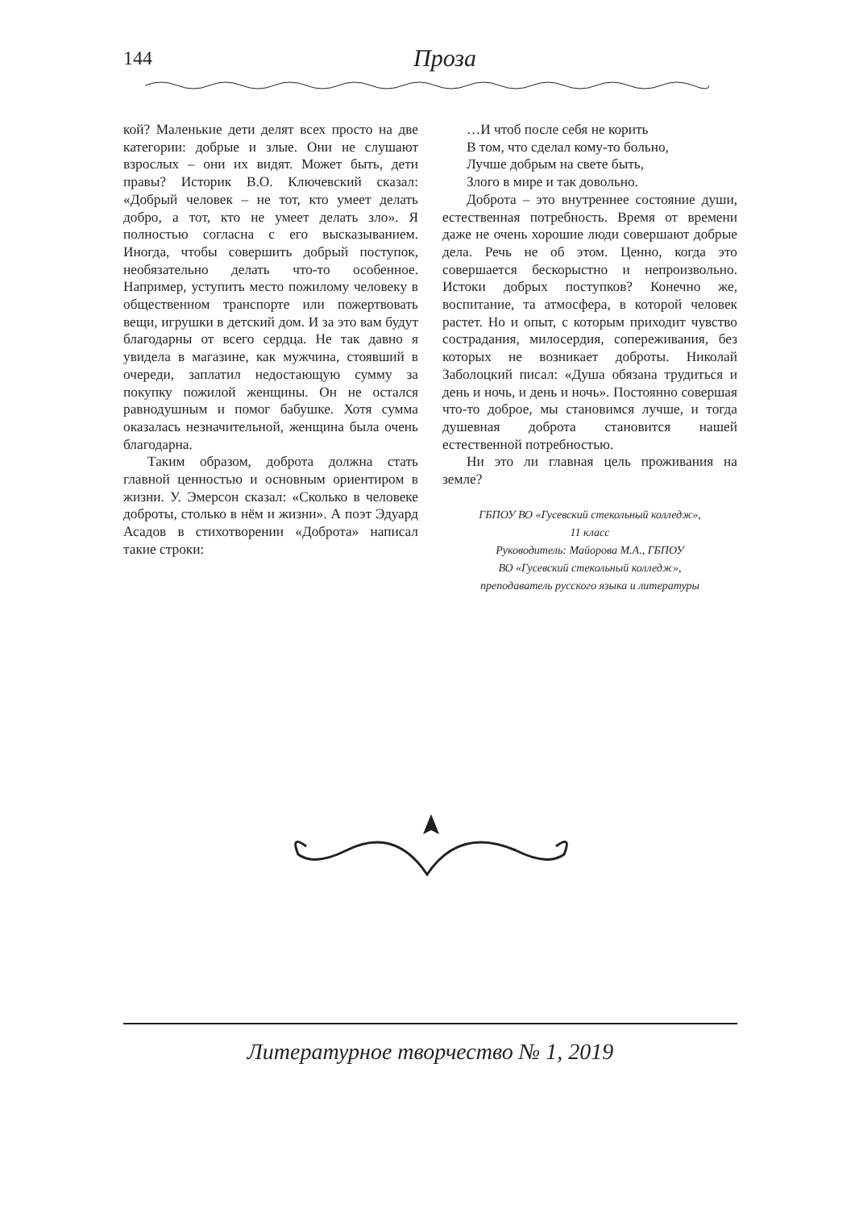144
Проза
кой? Маленькие дети делят всех просто на две категории: добрые и злые. Они не слушают взрослых – они их видят. Может быть, дети правы? Историк В.О. Ключевский сказал: «Добрый человек – не тот, кто умеет делать добро, а тот, кто не умеет делать зло». Я полностью согласна с его высказыванием. Иногда, чтобы совершить добрый поступок, необязательно делать что-то особенное. Например, уступить место пожилому человеку в общественном транспорте или пожертвовать вещи, игрушки в детский дом. И за это вам будут благодарны от всего сердца. Не так давно я увидела в магазине, как мужчина, стоявший в очереди, заплатил недостающую сумму за покупку пожилой женщины. Он не остался равнодушным и помог бабушке. Хотя сумма оказалась незначительной, женщина была очень благодарна.
Таким образом, доброта должна стать главной ценностью и основным ориентиром в жизни. У. Эмерсон сказал: «Сколько в человеке доброты, столько в нём и жизни». А поэт Эдуард Асадов в стихотворении «Доброта» написал такие строки:
…И чтоб после себя не корить
В том, что сделал кому-то больно,
Лучше добрым на свете быть,
Злого в мире и так довольно.
Доброта – это внутреннее состояние души, естественная потребность. Время от времени даже не очень хорошие люди совершают добрые дела. Речь не об этом. Ценно, когда это совершается бескорыстно и непроизвольно. Истоки добрых поступков? Конечно же, воспитание, та атмосфера, в которой человек растет. Но и опыт, с которым приходит чувство сострадания, милосердия, сопереживания, без которых не возникает доброты. Николай Заболоцкий писал: «Душа обязана трудиться и день и ночь, и день и ночь». Постоянно совершая что-то доброе, мы становимся лучше, и тогда душевная доброта становится нашей естественной потребностью.
Ни это ли главная цель проживания на земле?
ГБПОУ ВО «Гусевский стекольный колледж»,
11 класс
Руководитель: Майорова М.А., ГБПОУ
ВО «Гусевский стекольный колледж»,
преподаватель русского языка и литературы
Литературное творчество № 1, 2019